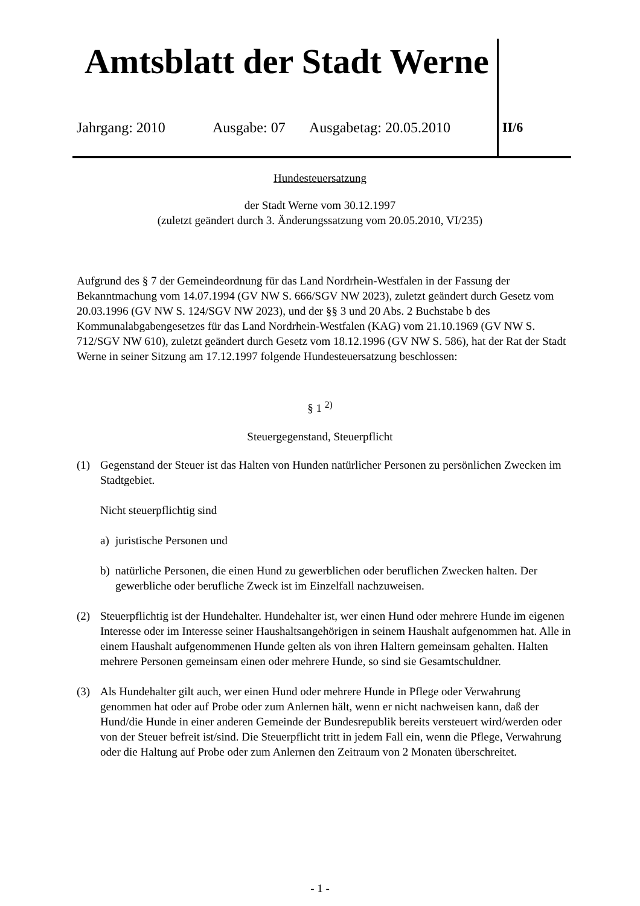Amtsblatt der Stadt Werne
Jahrgang: 2010 Ausgabe: 07 Ausgabetag: 20.05.2010 II/6
Hundesteuersatzung
der Stadt Werne vom 30.12.1997
(zuletzt geändert durch 3. Änderungssatzung vom 20.05.2010, VI/235)
Aufgrund des § 7 der Gemeindeordnung für das Land Nordrhein-Westfalen in der Fassung der Bekanntmachung vom 14.07.1994 (GV NW S. 666/SGV NW 2023), zuletzt geändert durch Gesetz vom 20.03.1996 (GV NW S. 124/SGV NW 2023), und der §§ 3 und 20 Abs. 2 Buchstabe b des Kommunalabgabengesetzes für das Land Nordrhein-Westfalen (KAG) vom 21.10.1969 (GV NW S. 712/SGV NW 610), zuletzt geändert durch Gesetz vom 18.12.1996 (GV NW S. 586), hat der Rat der Stadt Werne in seiner Sitzung am 17.12.1997 folgende Hundesteuersatzung beschlossen:
§ 1 <sup>2)</sup>
Steuergegenstand, Steuerpflicht
(1) Gegenstand der Steuer ist das Halten von Hunden natürlicher Personen zu persönlichen Zwecken im Stadtgebiet.
Nicht steuerpflichtig sind
a) juristische Personen und
b) natürliche Personen, die einen Hund zu gewerblichen oder beruflichen Zwecken halten. Der gewerbliche oder berufliche Zweck ist im Einzelfall nachzuweisen.
(2) Steuerpflichtig ist der Hundehalter. Hundehalter ist, wer einen Hund oder mehrere Hunde im eigenen Interesse oder im Interesse seiner Haushaltsangehörigen in seinem Haushalt aufgenommen hat. Alle in einem Haushalt aufgenommenen Hunde gelten als von ihren Haltern gemeinsam gehalten. Halten mehrere Personen gemeinsam einen oder mehrere Hunde, so sind sie Gesamtschuldner.
(3) Als Hundehalter gilt auch, wer einen Hund oder mehrere Hunde in Pflege oder Verwahrung genommen hat oder auf Probe oder zum Anlernen hält, wenn er nicht nachweisen kann, daß der Hund/die Hunde in einer anderen Gemeinde der Bundesrepublik bereits versteuert wird/werden oder von der Steuer befreit ist/sind. Die Steuerpflicht tritt in jedem Fall ein, wenn die Pflege, Verwahrung oder die Haltung auf Probe oder zum Anlernen den Zeitraum von 2 Monaten überschreitet.
- 1 -